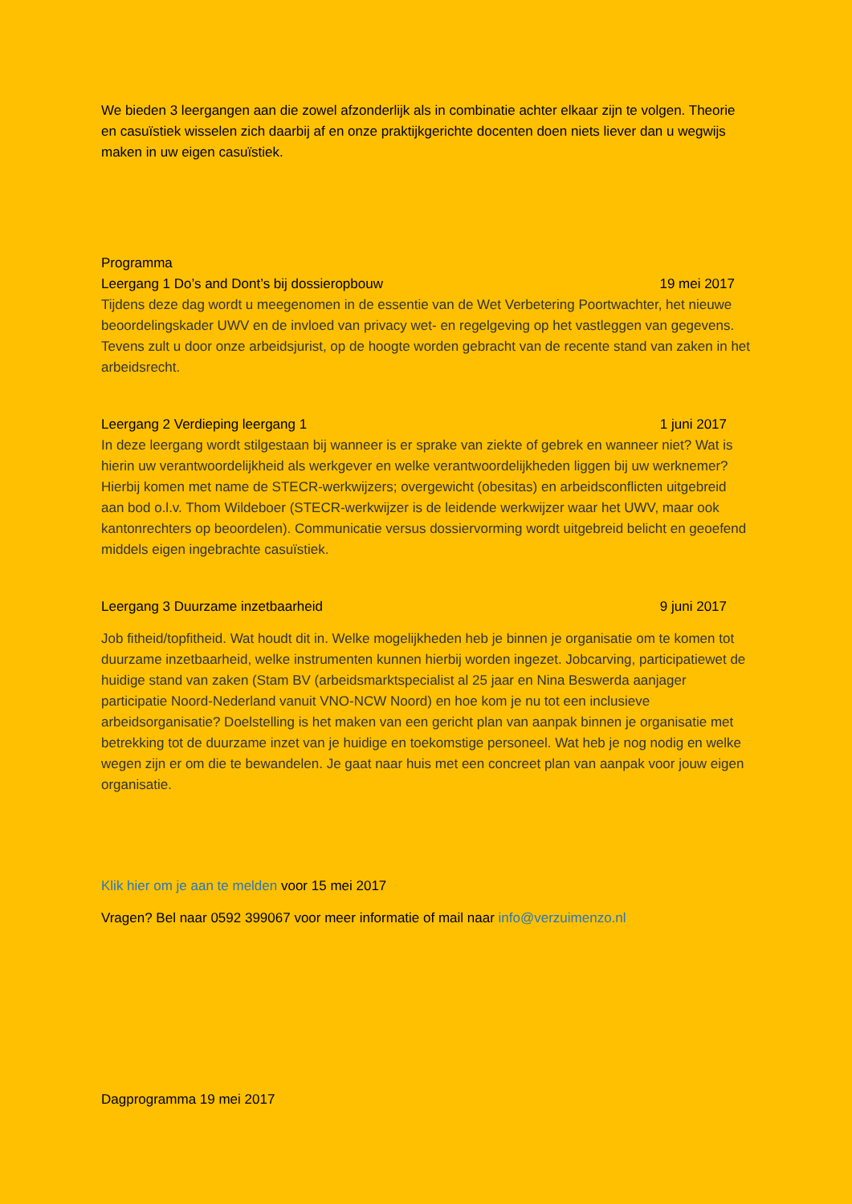We bieden 3 leergangen aan die zowel afzonderlijk als in combinatie achter elkaar zijn te volgen. Theorie en casuïstiek wisselen zich daarbij af en onze praktijkgerichte docenten doen niets liever dan u wegwijs maken in uw eigen casuïstiek.
Programma
Leergang 1 Do’s and Dont’s bij dossieropbouw 19 mei 2017
Tijdens deze dag wordt u meegenomen in de essentie van de Wet Verbetering Poortwachter, het nieuwe beoordelingskader UWV en de invloed van privacy wet- en regelgeving op het vastleggen van gegevens. Tevens zult u door onze arbeidsjurist, op de hoogte worden gebracht van de recente stand van zaken in het arbeidsrecht.
Leergang 2 Verdieping leergang 1 1 juni 2017
In deze leergang wordt stilgestaan bij wanneer is er sprake van ziekte of gebrek en wanneer niet? Wat is hierin uw verantwoordelijkheid als werkgever en welke verantwoordelijkheden liggen bij uw werknemer? Hierbij komen met name de STECR-werkwijzers; overgewicht (obesitas) en arbeidsconflicten uitgebreid aan bod o.l.v. Thom Wildeboer (STECR-werkwijzer is de leidende werkwijzer waar het UWV, maar ook kantonrechters op beoordelen). Communicatie versus dossiervorming wordt uitgebreid belicht en geoefend middels eigen ingebrachte casuïstiek.
Leergang 3 Duurzame inzetbaarheid 9 juni 2017
Job fitheid/topfitheid. Wat houdt dit in. Welke mogelijkheden heb je binnen je organisatie om te komen tot duurzame inzetbaarheid, welke instrumenten kunnen hierbij worden ingezet. Jobcarving, participatiewet de huidige stand van zaken (Stam BV (arbeidsmarktspecialist al 25 jaar en Nina Beswerda aanjager participatie Noord-Nederland vanuit VNO-NCW Noord) en hoe kom je nu tot een inclusieve arbeidsorganisatie? Doelstelling is het maken van een gericht plan van aanpak binnen je organisatie met betrekking tot de duurzame inzet van je huidige en toekomstige personeel. Wat heb je nog nodig en welke wegen zijn er om die te bewandelen. Je gaat naar huis met een concreet plan van aanpak voor jouw eigen organisatie.
Klik hier om je aan te melden voor 15 mei 2017
Vragen? Bel naar 0592 399067 voor meer informatie of mail naar info@verzuimenzo.nl
Dagprogramma 19 mei 2017